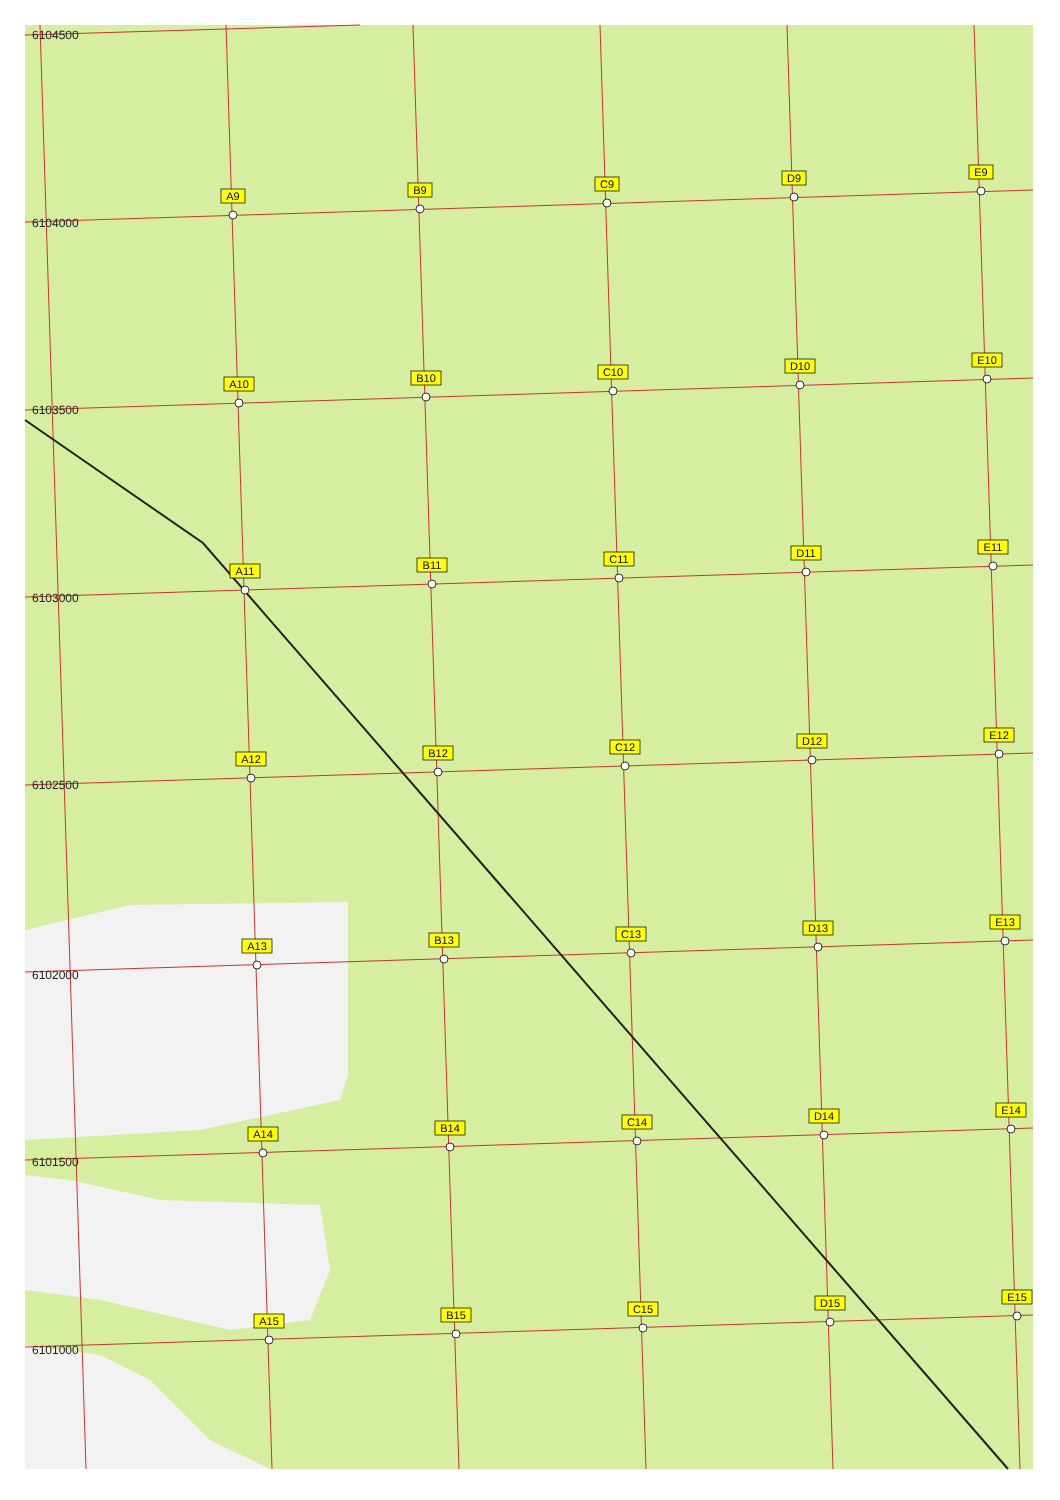6104500
6104000
6103500
6103000
6102500
6102000
6101500
6101000
A9
B9
C9
D9
E9
A10
B10
C10
D10
E10
A11
B11
C11
D11
E11
A12
B12
C12
D12
E12
A13
B13
C13
D13
E13
A14
B14
C14
D14
E14
A15
B15
C15
D15
E15